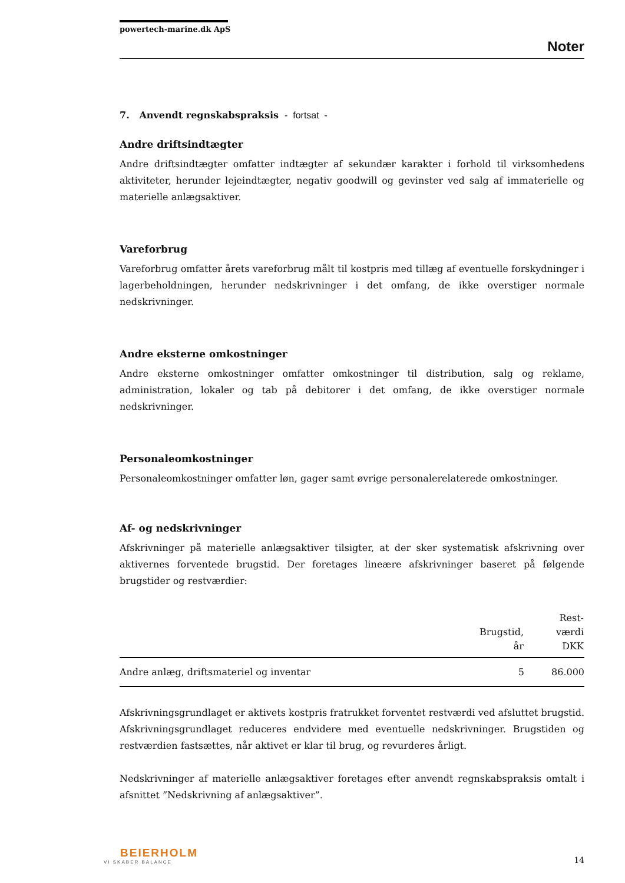powertech-marine.dk ApS
Noter
7. Anvendt regnskabspraksis - fortsat -
Andre driftsindtægter
Andre driftsindtægter omfatter indtægter af sekundær karakter i forhold til virksomhedens aktiviteter, herunder lejeindtægter, negativ goodwill og gevinster ved salg af immaterielle og materielle anlægsaktiver.
Vareforbrug
Vareforbrug omfatter årets vareforbrug målt til kostpris med tillæg af eventuelle forskydninger i lagerbeholdningen, herunder nedskrivninger i det omfang, de ikke overstiger normale nedskrivninger.
Andre eksterne omkostninger
Andre eksterne omkostninger omfatter omkostninger til distribution, salg og reklame, administration, lokaler og tab på debitorer i det omfang, de ikke overstiger normale nedskrivninger.
Personaleomkostninger
Personaleomkostninger omfatter løn, gager samt øvrige personalerelaterede omkostninger.
Af- og nedskrivninger
Afskrivninger på materielle anlægsaktiver tilsigter, at der sker systematisk afskrivning over aktivernes forventede brugstid. Der foretages lineære afskrivninger baseret på følgende brugstider og restværdier:
| | Brugstid, år | Rest- værdi DKK |
| --- | --- | --- |
| Andre anlæg, driftsmateriel og inventar | 5 | 86.000 |
Afskrivningsgrundlaget er aktivets kostpris fratrukket forventet restværdi ved afsluttet brugstid. Afskrivningsgrundlaget reduceres endvidere med eventuelle nedskrivninger. Brugstiden og restværdien fastsættes, når aktivet er klar til brug, og revurderes årligt.
Nedskrivninger af materielle anlægsaktiver foretages efter anvendt regnskabspraksis omtalt i afsnittet ”Nedskrivning af anlægsaktiver”.
BEIERHOLM
VI SKABER BALANCE
14